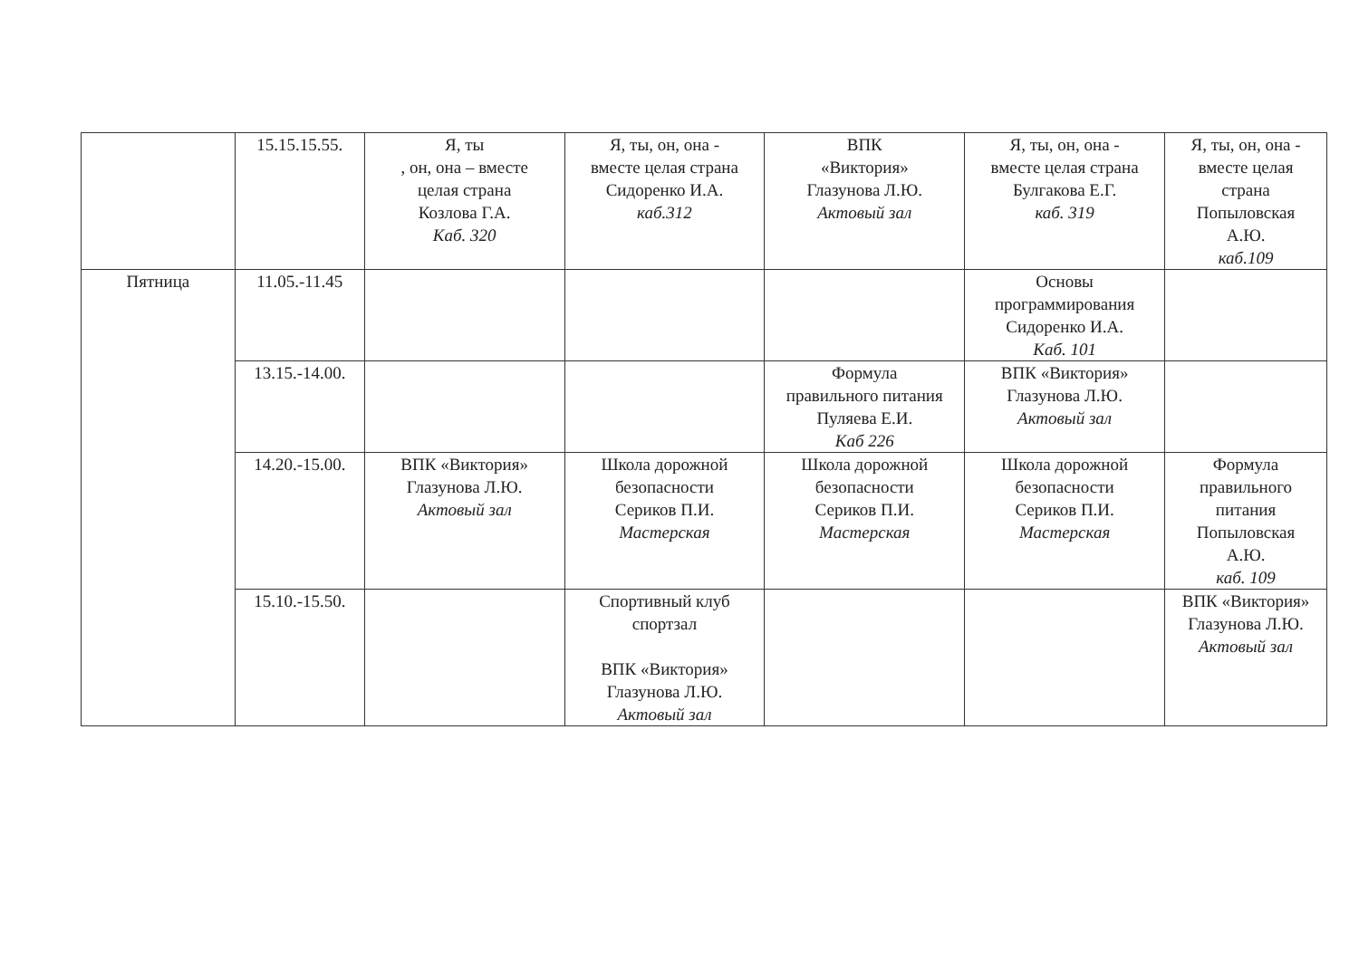| | 15.15.15.55. | Я, ты , он, она – вместе целая страна Козлова Г.А. Каб. 320 | Я, ты, он, она - вместе целая страна Сидоренко И.А. каб.312 | ВПК «Виктория» Глазунова Л.Ю. Актовый зал | Я, ты, он, она - вместе целая страна Булгакова Е.Г. каб. 319 | Я, ты, он, она - вместе целая страна Попыловская А.Ю. каб.109 |
| Пятница | 11.05.-11.45 | | | | Основы программирования Сидоренко И.А. Каб. 101 | |
| | 13.15.-14.00. | | | Формула правильного питания Пуляева Е.И. Каб 226 | ВПК «Виктория» Глазунова Л.Ю. Актовый зал | |
| | 14.20.-15.00. | ВПК «Виктория» Глазунова Л.Ю. Актовый зал | Школа дорожной безопасности Сериков П.И. Мастерская | Школа дорожной безопасности Сериков П.И. Мастерская | Школа дорожной безопасности Сериков П.И. Мастерская | Формула правильного питания Попыловская А.Ю. каб. 109 |
| | 15.10.-15.50. | | Спортивный клуб спортзал ВПК «Виктория» Глазунова Л.Ю. Актовый зал | | | ВПК «Виктория» Глазунова Л.Ю. Актовый зал |